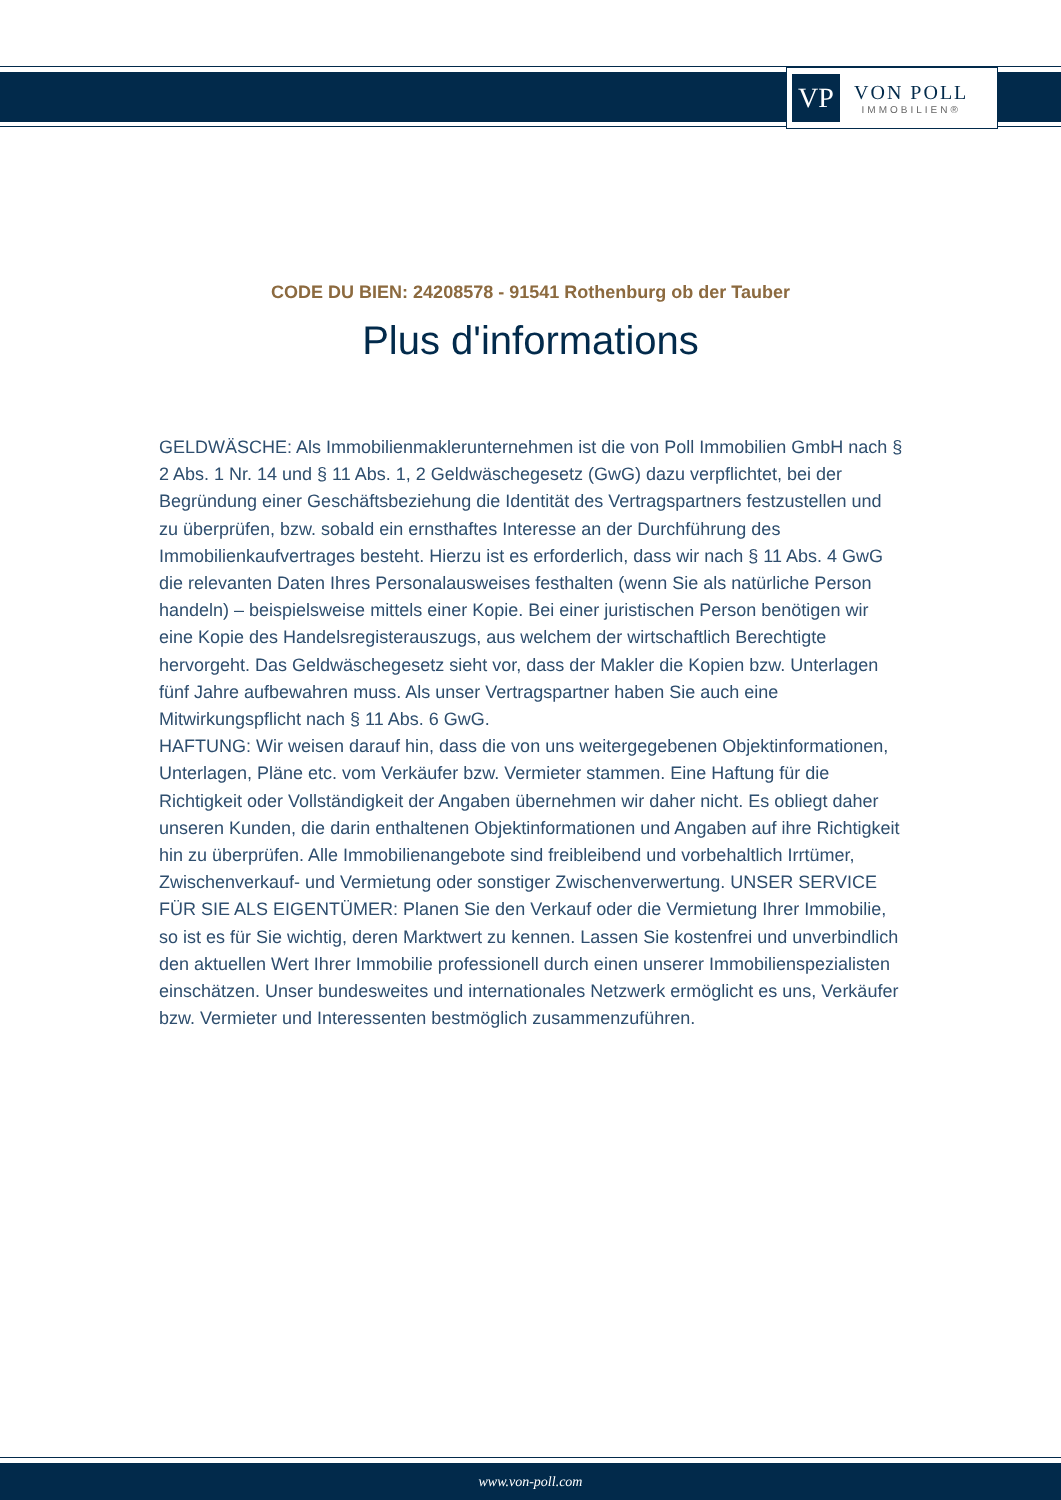VP
VON POLL
IMMOBILIEN®
CODE DU BIEN: 24208578 - 91541 Rothenburg ob der Tauber
Plus d'informations
GELDWÄSCHE: Als Immobilienmaklerunternehmen ist die von Poll Immobilien GmbH nach § 2 Abs. 1 Nr. 14 und § 11 Abs. 1, 2 Geldwäschegesetz (GwG) dazu verpflichtet, bei der Begründung einer Geschäftsbeziehung die Identität des Vertragspartners festzustellen und zu überprüfen, bzw. sobald ein ernsthaftes Interesse an der Durchführung des Immobilienkaufvertrages besteht. Hierzu ist es erforderlich, dass wir nach § 11 Abs. 4 GwG die relevanten Daten Ihres Personalausweises festhalten (wenn Sie als natürliche Person handeln) – beispielsweise mittels einer Kopie. Bei einer juristischen Person benötigen wir eine Kopie des Handelsregisterauszugs, aus welchem der wirtschaftlich Berechtigte hervorgeht. Das Geldwäschegesetz sieht vor, dass der Makler die Kopien bzw. Unterlagen fünf Jahre aufbewahren muss. Als unser Vertragspartner haben Sie auch eine Mitwirkungspflicht nach § 11 Abs. 6 GwG.
HAFTUNG: Wir weisen darauf hin, dass die von uns weitergegebenen Objektinformationen, Unterlagen, Pläne etc. vom Verkäufer bzw. Vermieter stammen. Eine Haftung für die Richtigkeit oder Vollständigkeit der Angaben übernehmen wir daher nicht. Es obliegt daher unseren Kunden, die darin enthaltenen Objektinformationen und Angaben auf ihre Richtigkeit hin zu überprüfen. Alle Immobilienangebote sind freibleibend und vorbehaltlich Irrtümer, Zwischenverkauf- und Vermietung oder sonstiger Zwischenverwertung. UNSER SERVICE FÜR SIE ALS EIGENTÜMER: Planen Sie den Verkauf oder die Vermietung Ihrer Immobilie, so ist es für Sie wichtig, deren Marktwert zu kennen. Lassen Sie kostenfrei und unverbindlich den aktuellen Wert Ihrer Immobilie professionell durch einen unserer Immobilienspezialisten einschätzen. Unser bundesweites und internationales Netzwerk ermöglicht es uns, Verkäufer bzw. Vermieter und Interessenten bestmöglich zusammenzuführen.
www.von-poll.com